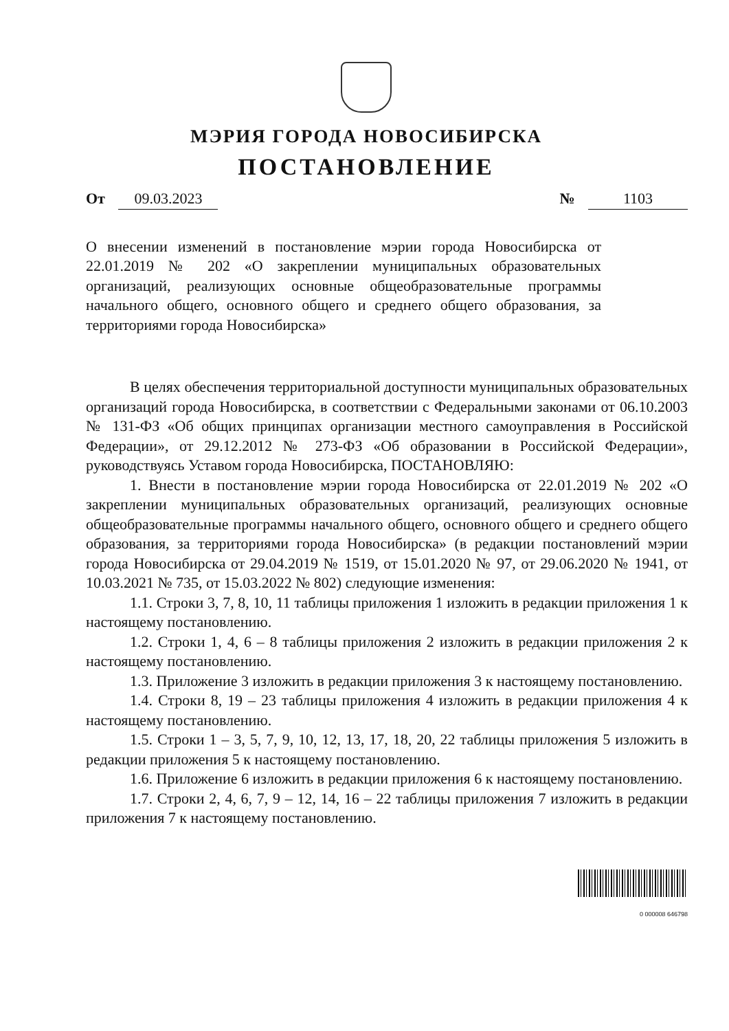МЭРИЯ ГОРОДА НОВОСИБИРСКА
ПОСТАНОВЛЕНИЕ
От 09.03.2023 № 1103
О внесении изменений в постановление мэрии города Новосибирска от 22.01.2019 № 202 «О закреплении муниципальных образовательных организаций, реализующих основные общеобразовательные программы начального общего, основного общего и среднего общего образования, за территориями города Новосибирска»
В целях обеспечения территориальной доступности муниципальных образовательных организаций города Новосибирска, в соответствии с Федеральными законами от 06.10.2003 № 131-ФЗ «Об общих принципах организации местного самоуправления в Российской Федерации», от 29.12.2012 № 273-ФЗ «Об образовании в Российской Федерации», руководствуясь Уставом города Новосибирска, ПОСТАНОВЛЯЮ:
1. Внести в постановление мэрии города Новосибирска от 22.01.2019 № 202 «О закреплении муниципальных образовательных организаций, реализующих основные общеобразовательные программы начального общего, основного общего и среднего общего образования, за территориями города Новосибирска» (в редакции постановлений мэрии города Новосибирска от 29.04.2019 № 1519, от 15.01.2020 № 97, от 29.06.2020 № 1941, от 10.03.2021 № 735, от 15.03.2022 № 802) следующие изменения:
1.1. Строки 3, 7, 8, 10, 11 таблицы приложения 1 изложить в редакции приложения 1 к настоящему постановлению.
1.2. Строки 1, 4, 6 – 8 таблицы приложения 2 изложить в редакции приложения 2 к настоящему постановлению.
1.3. Приложение 3 изложить в редакции приложения 3 к настоящему постановлению.
1.4. Строки 8, 19 – 23 таблицы приложения 4 изложить в редакции приложения 4 к настоящему постановлению.
1.5. Строки 1 – 3, 5, 7, 9, 10, 12, 13, 17, 18, 20, 22 таблицы приложения 5 изложить в редакции приложения 5 к настоящему постановлению.
1.6. Приложение 6 изложить в редакции приложения 6 к настоящему постановлению.
1.7. Строки 2, 4, 6, 7, 9 – 12, 14, 16 – 22 таблицы приложения 7 изложить в редакции приложения 7 к настоящему постановлению.
0 000008 646798